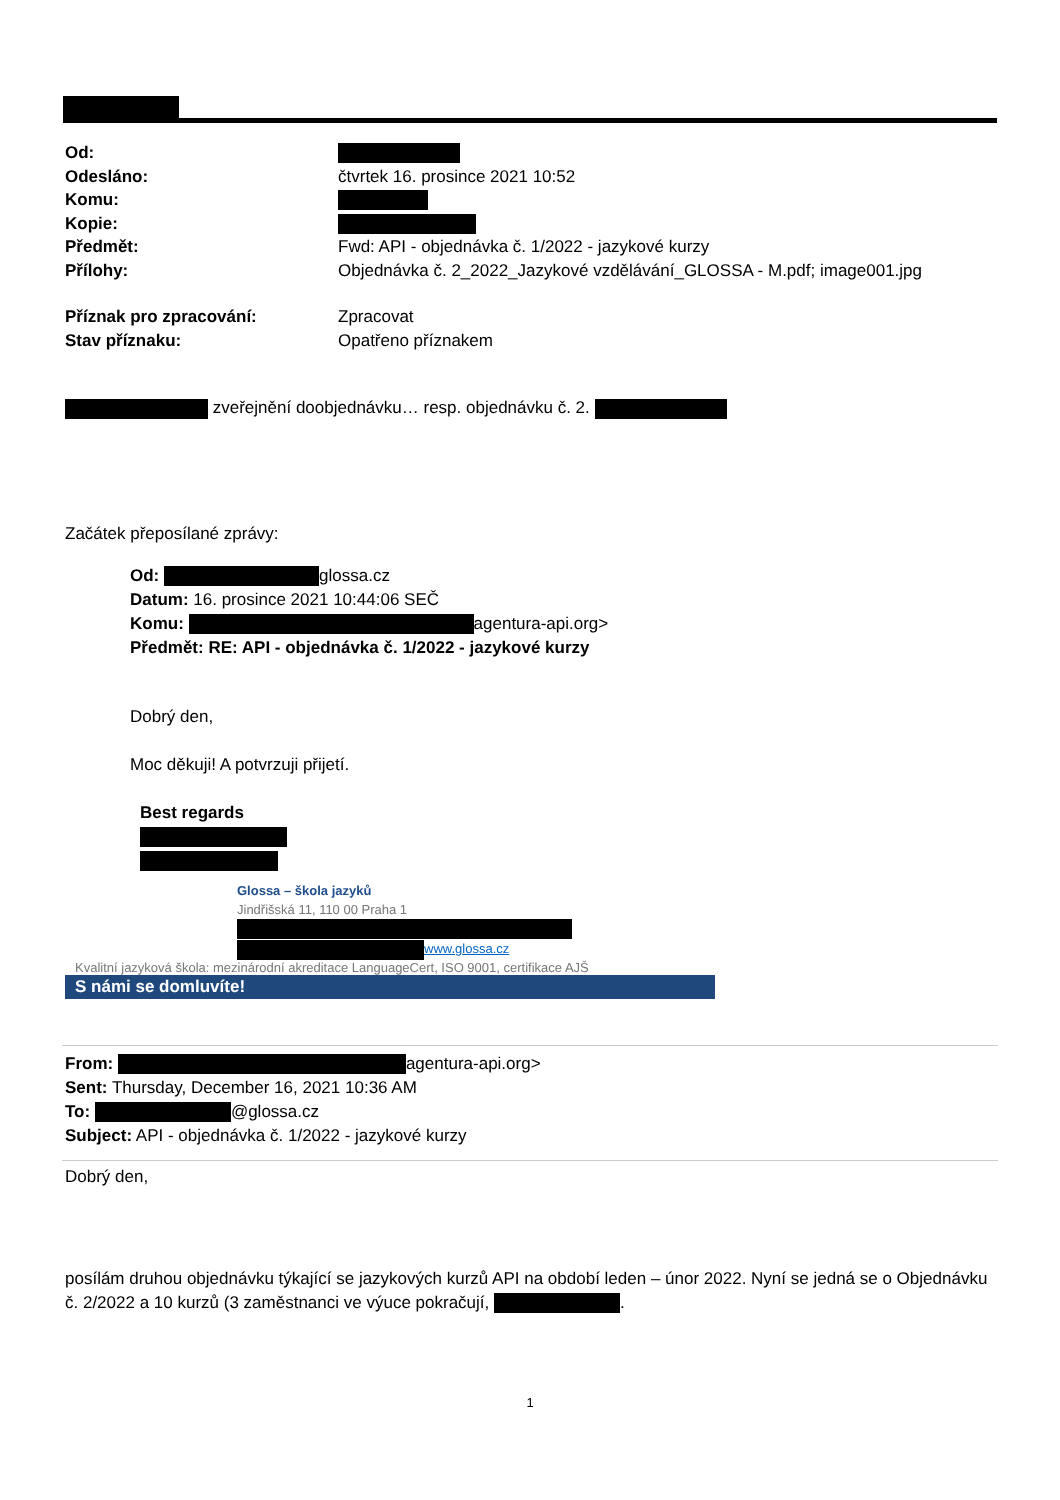Od:
Odesláno: čtvrtek 16. prosince 2021 10:52
Komu:
Kopie:
Předmět: Fwd: API - objednávka č. 1/2022 - jazykové kurzy
Přílohy: Objednávka č. 2_2022_Jazykové vzdělávání_GLOSSA - M.pdf; image001.jpg
Příznak pro zpracování: Zpracovat
Stav příznaku: Opatřeno příznakem
zveřejnění doobjednávku… resp. objednávku č. 2.
Začátek přeposílané zprávy:
Od: glossa.cz
Datum: 16. prosince 2021 10:44:06 SEČ
Komu: agentura-api.org>
Předmět: RE: API - objednávka č. 1/2022 - jazykové kurzy
Dobrý den,
Moc děkuji! A potvrzuji přijetí.
Best regards
Glossa – škola jazyků
Jindřišská 11, 110 00 Praha 1
www.glossa.cz
Kvalitní jazyková škola: mezinárodní akreditace LanguageCert, ISO 9001, certifikace AJŠ
S námi se domluvíte!
From: agentura-api.org>
Sent: Thursday, December 16, 2021 10:36 AM
To: @glossa.cz
Subject: API - objednávka č. 1/2022 - jazykové kurzy
Dobrý den,
posílám druhou objednávku týkající se jazykových kurzů API na období leden – únor 2022. Nyní se jedná se o Objednávku č. 2/2022 a 10 kurzů (3 zaměstnanci ve výuce pokračují, .
1